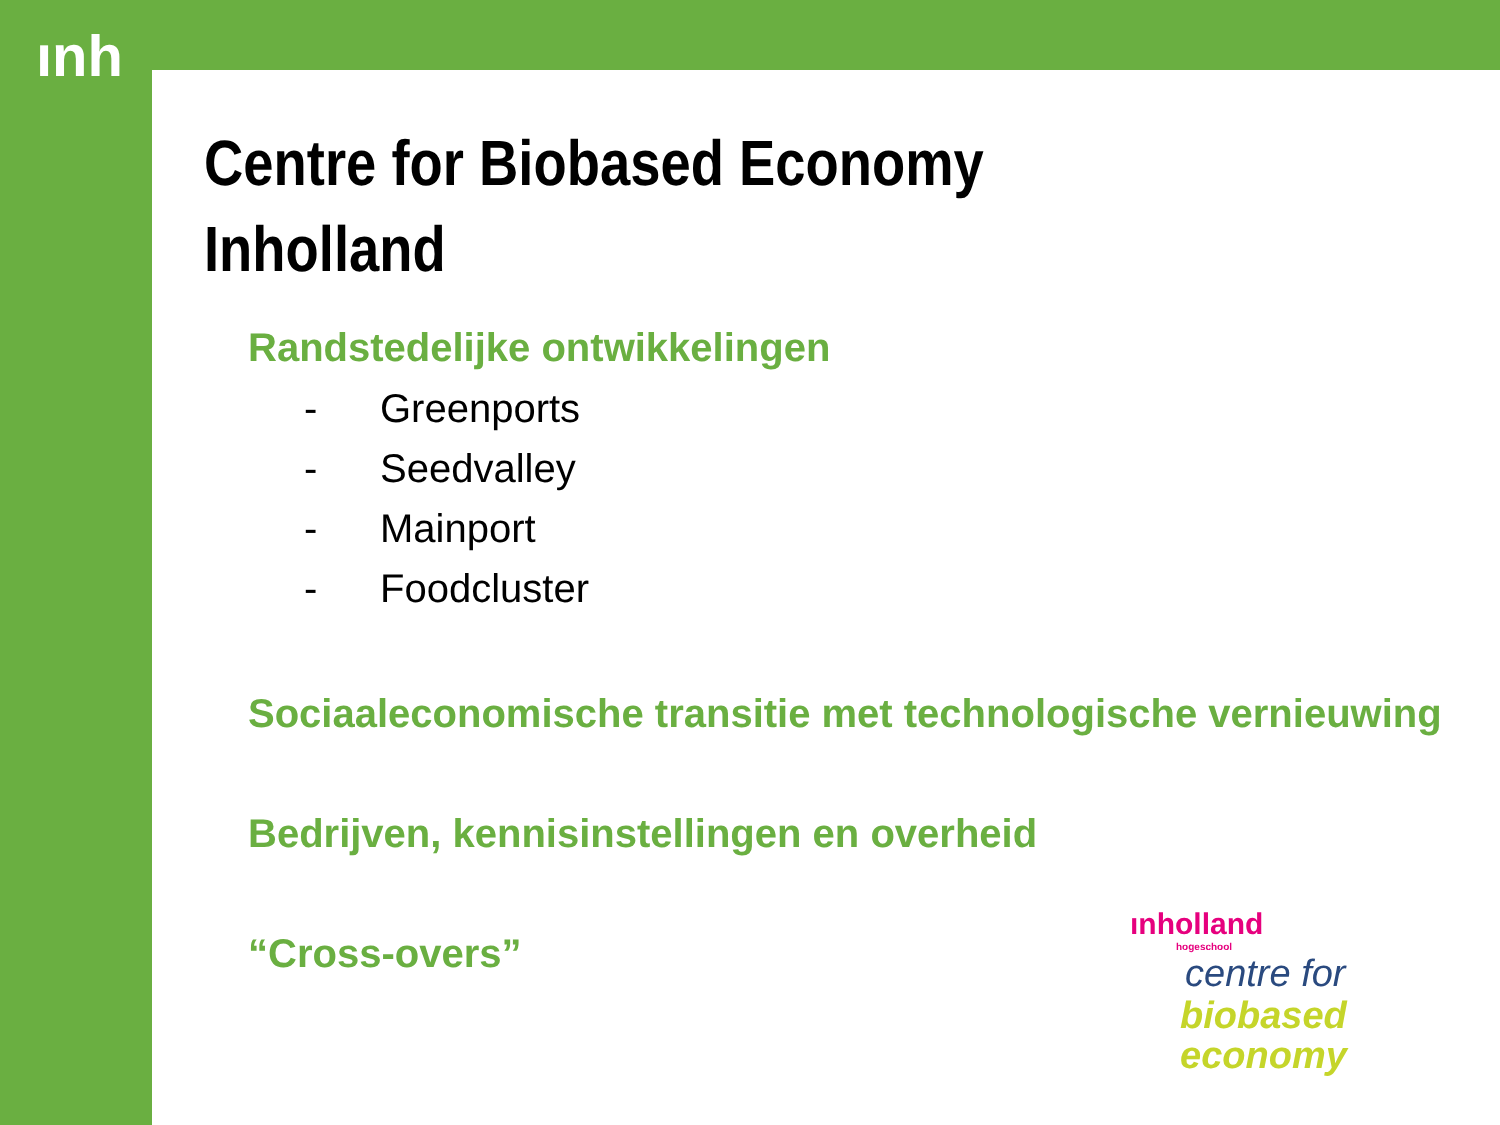ınh
Centre for Biobased Economy
Inholland
Randstedelijke ontwikkelingen
- Greenports
- Seedvalley
- Mainport
- Foodcluster
Sociaaleconomische transitie met technologische vernieuwing
Bedrijven, kennisinstellingen en overheid
“Cross-overs”
ınholland
hogeschool
centre for
biobased
economy